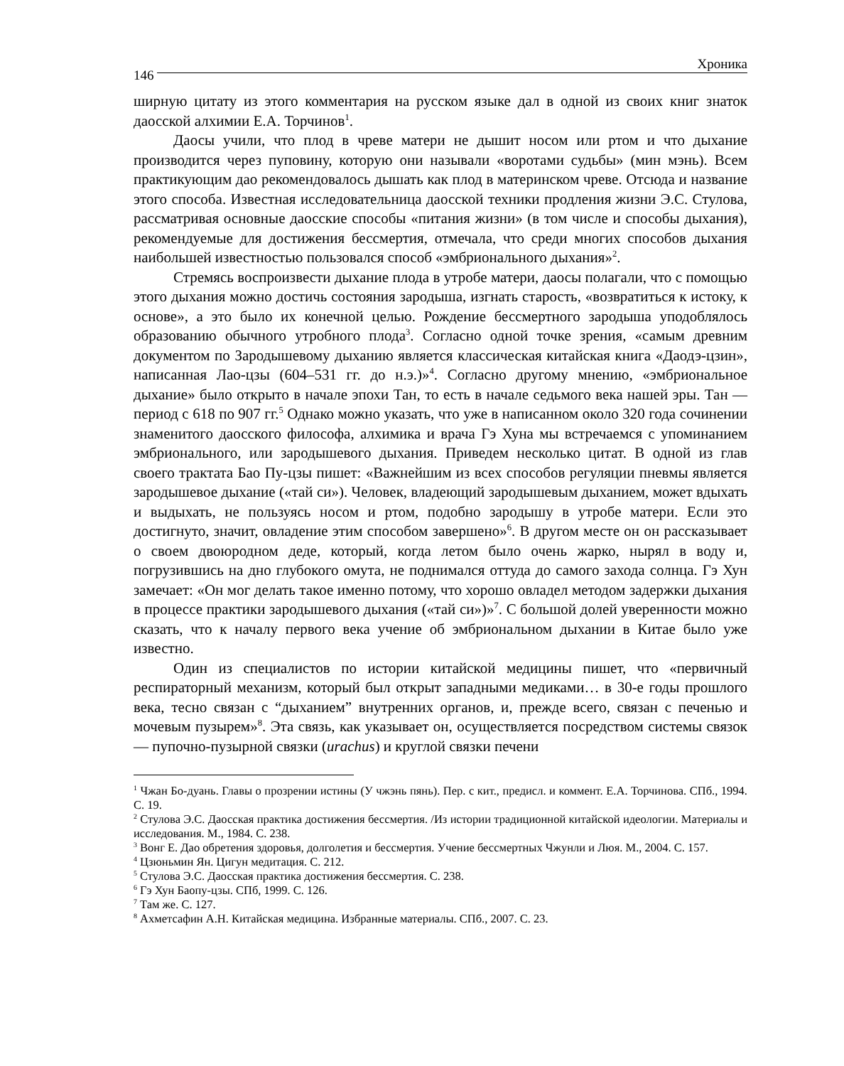146 Хроника
ширную цитату из этого комментария на русском языке дал в одной из своих книг знаток даосской алхимии Е.А. Торчинов<sup>1</sup>.
Даосы учили, что плод в чреве матери не дышит носом или ртом и что дыхание производится через пуповину, которую они называли «воротами судьбы» (мин мэнь). Всем практикующим дао рекомендовалось дышать как плод в материнском чреве. Отсюда и название этого способа. Известная исследовательница даосской техники продления жизни Э.С. Стулова, рассматривая основные даосские способы «питания жизни» (в том числе и способы дыхания), рекомендуемые для достижения бессмертия, отмечала, что среди многих способов дыхания наибольшей известностью пользовался способ «эмбрионального дыхания»<sup>2</sup>.
Стремясь воспроизвести дыхание плода в утробе матери, даосы полагали, что с помощью этого дыхания можно достичь состояния зародыша, изгнать старость, «возвратиться к истоку, к основе», а это было их конечной целью. Рождение бессмертного зародыша уподоблялось образованию обычного утробного плода<sup>3</sup>. Согласно одной точке зрения, «самым древним документом по Зародышевому дыханию является классическая китайская книга «Даодэ-цзин», написанная Лао-цзы (604–531 гг. до н.э.)»<sup>4</sup>. Согласно другому мнению, «эмбриональное дыхание» было открыто в начале эпохи Тан, то есть в начале седьмого века нашей эры. Тан — период с 618 по 907 гг.<sup>5</sup> Однако можно указать, что уже в написанном около 320 года сочинении знаменитого даосского философа, алхимика и врача Гэ Хуна мы встречаемся с упоминанием эмбрионального, или зародышевого дыхания. Приведем несколько цитат. В одной из глав своего трактата Бао Пу-цзы пишет: «Важнейшим из всех способов регуляции пневмы является зародышевое дыхание («тай си»). Человек, владеющий зародышевым дыханием, может вдыхать и выдыхать, не пользуясь носом и ртом, подобно зародышу в утробе матери. Если это достигнуто, значит, овладение этим способом завершено»<sup>6</sup>. В другом месте он он рассказывает о своем двоюродном деде, который, когда летом было очень жарко, нырял в воду и, погрузившись на дно глубокого омута, не поднимался оттуда до самого захода солнца. Гэ Хун замечает: «Он мог делать такое именно потому, что хорошо овладел методом задержки дыхания в процессе практики зародышевого дыхания («тай си»)»<sup>7</sup>. С большой долей уверенности можно сказать, что к началу первого века учение об эмбриональном дыхании в Китае было уже известно.
Один из специалистов по истории китайской медицины пишет, что «первичный респираторный механизм, который был открыт западными медиками… в 30-е годы прошлого века, тесно связан с “дыханием” внутренних органов, и, прежде всего, связан с печенью и мочевым пузырем»<sup>8</sup>. Эта связь, как указывает он, осуществляется посредством системы связок — пупочно-пузырной связки (urachus) и круглой связки печени
<sup>1</sup> Чжан Бо-дуань. Главы о прозрении истины (У чжэнь пянь). Пер. с кит., предисл. и коммент. Е.А. Торчинова. СПб., 1994. С. 19.
<sup>2</sup> Стулова Э.С. Даосская практика достижения бессмертия. /Из истории традиционной китайской идеологии. Материалы и исследования. М., 1984. С. 238.
<sup>3</sup> Вонг Е. Дао обретения здоровья, долголетия и бессмертия. Учение бессмертных Чжунли и Люя. М., 2004. С. 157.
<sup>4</sup> Цзюньмин Ян. Цигун медитация. С. 212.
<sup>5</sup> Стулова Э.С. Даосская практика достижения бессмертия. С. 238.
<sup>6</sup> Гэ Хун Баопу-цзы. СПб, 1999. С. 126.
<sup>7</sup> Там же. С. 127.
<sup>8</sup> Ахметсафин А.Н. Китайская медицина. Избранные материалы. СПб., 2007. С. 23.